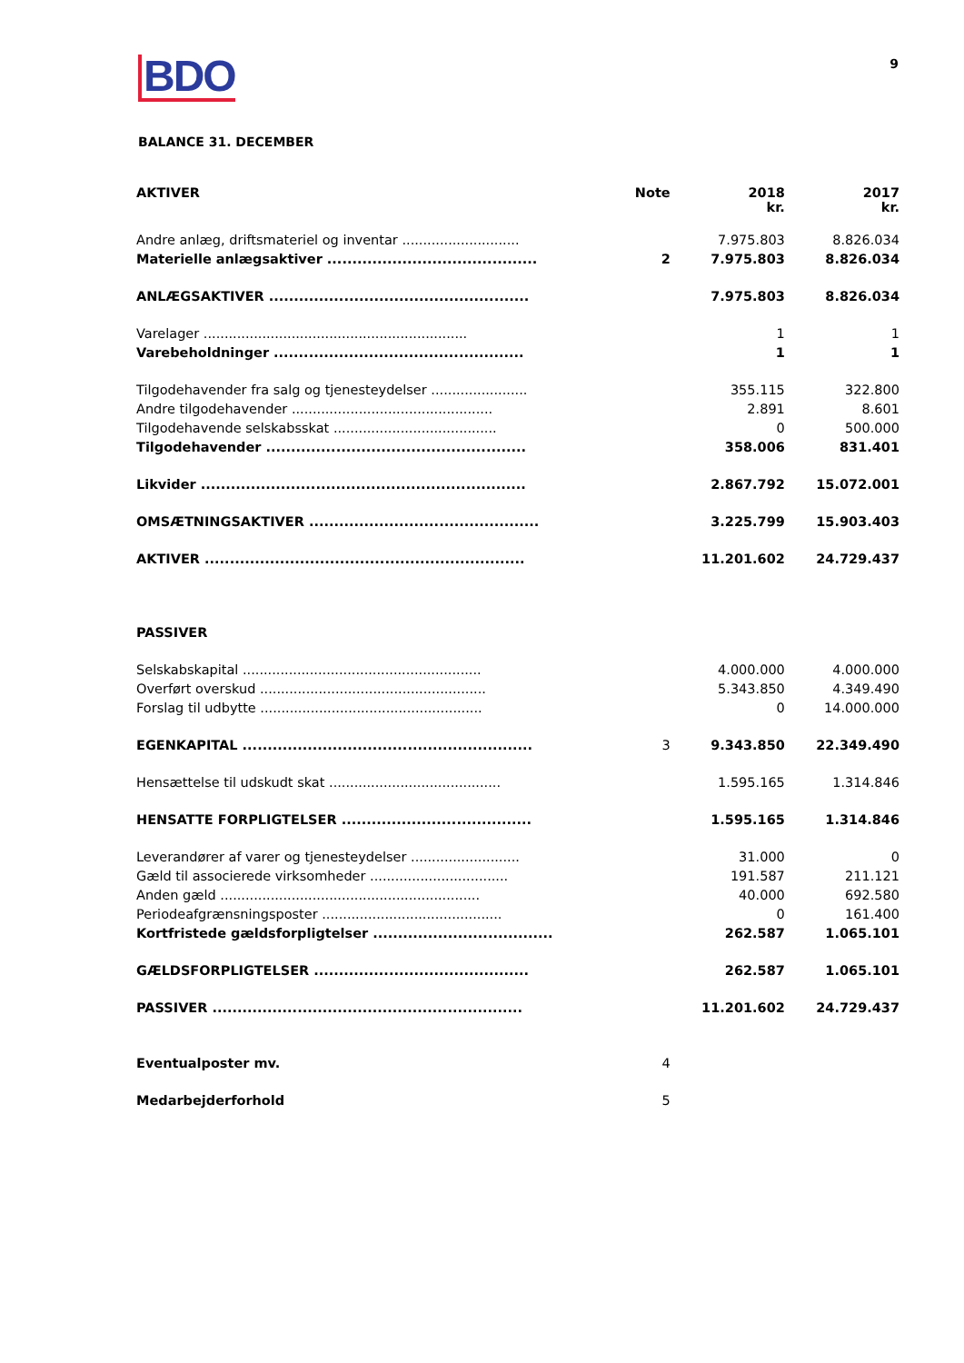BDO 9
BALANCE 31. DECEMBER
| AKTIVER | Note | 2018 kr. | 2017 kr. |
| --- | --- | --- | --- |
| Andre anlæg, driftsmateriel og inventar ............................ | | 7.975.803 | 8.826.034 |
| Materielle anlægsaktiver .......................................... | 2 | 7.975.803 | 8.826.034 |
| ANLÆGSAKTIVER .................................................... | | 7.975.803 | 8.826.034 |
| Varelager ............................................................... | | 1 | 1 |
| Varebeholdninger .................................................. | | 1 | 1 |
| Tilgodehavender fra salg og tjenesteydelser ....................... | | 355.115 | 322.800 |
| Andre tilgodehavender ................................................ | | 2.891 | 8.601 |
| Tilgodehavende selskabsskat ....................................... | | 0 | 500.000 |
| Tilgodehavender .................................................... | | 358.006 | 831.401 |
| Likvider ................................................................. | | 2.867.792 | 15.072.001 |
| OMSÆTNINGSAKTIVER .............................................. | | 3.225.799 | 15.903.403 |
| AKTIVER ................................................................ | | 11.201.602 | 24.729.437 |
| PASSIVER | | | |
| Selskabskapital ......................................................... | | 4.000.000 | 4.000.000 |
| Overført overskud ...................................................... | | 5.343.850 | 4.349.490 |
| Forslag til udbytte ..................................................... | | 0 | 14.000.000 |
| EGENKAPITAL .......................................................... | 3 | 9.343.850 | 22.349.490 |
| Hensættelse til udskudt skat ......................................... | | 1.595.165 | 1.314.846 |
| HENSATTE FORPLIGTELSER ...................................... | | 1.595.165 | 1.314.846 |
| Leverandører af varer og tjenesteydelser .......................... | | 31.000 | 0 |
| Gæld til associerede virksomheder ................................. | | 191.587 | 211.121 |
| Anden gæld .............................................................. | | 40.000 | 692.580 |
| Periodeafgrænsningsposter ........................................... | | 0 | 161.400 |
| Kortfristede gældsforpligtelser .................................... | | 262.587 | 1.065.101 |
| GÆLDSFORPLIGTELSER ........................................... | | 262.587 | 1.065.101 |
| PASSIVER .............................................................. | | 11.201.602 | 24.729.437 |
| Eventualposter mv. | 4 | | |
| Medarbejderforhold | 5 | | |